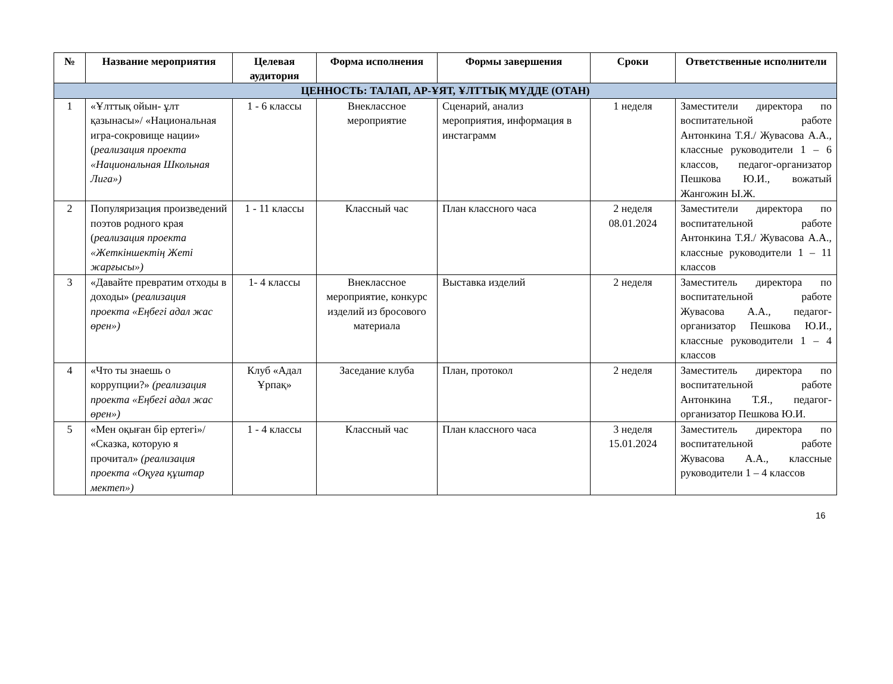| № | Название мероприятия | Целевая аудитория | Форма исполнения | Формы завершения | Сроки | Ответственные исполнители |
| --- | --- | --- | --- | --- | --- | --- |
| ЦЕННОСТЬ: ТАЛАП, АР-ҰЯТ, ҰЛТТЫҚ МҮДДЕ (ОТАН) | | | | | | |
| 1 | «Ұлттық ойын- ұлт қазынасы»/ «Национальная игра-сокровище нации» ( реализация проекта «Национальная Школьная Лига») | 1 - 6 классы | Внеклассное мероприятие | Сценарий, анализ мероприятия, информация в инстаграмм | 1 неделя | Заместители директора по воспитательной работе Антонкина Т.Я./ Жувасова А.А., классные руководители 1 – 6 классов, педагог-организатор Пешкова Ю.И., вожатый Жангожин Ы.Ж. |
| 2 | Популяризация произведений поэтов родного края ( реализация проекта «Жеткіншектің Жеті жарғысы») | 1 - 11 классы | Классный час | План классного часа | 2 неделя 08.01.2024 | Заместители директора по воспитательной работе Антонкина Т.Я./ Жувасова А.А., классные руководители 1 – 11 классов |
| 3 | «Давайте превратим отходы в доходы» ( реализация проекта «Еңбегі адал жас өрен») | 1- 4 классы | Внеклассное мероприятие, конкурс изделий из бросового материала | Выставка изделий | 2 неделя | Заместитель директора по воспитательной работе Жувасова А.А., педагог-организатор Пешкова Ю.И., классные руководители 1 – 4 классов |
| 4 | «Что ты знаешь о коррупции?» (реализация проекта «Еңбегі адал жас өрен») | Клуб «Адал Ұрпақ» | Заседание клуба | План, протокол | 2 неделя | Заместитель директора по воспитательной работе Антонкина Т.Я., педагог-организатор Пешкова Ю.И. |
| 5 | «Мен оқыған бір ертегі»/ «Сказка, которую я прочитал» (реализация проекта «Оқуға құштар мектеп») | 1 - 4 классы | Классный час | План классного часа | 3 неделя 15.01.2024 | Заместитель директора по воспитательной работе Жувасова А.А., классные руководители 1 – 4 классов |
16